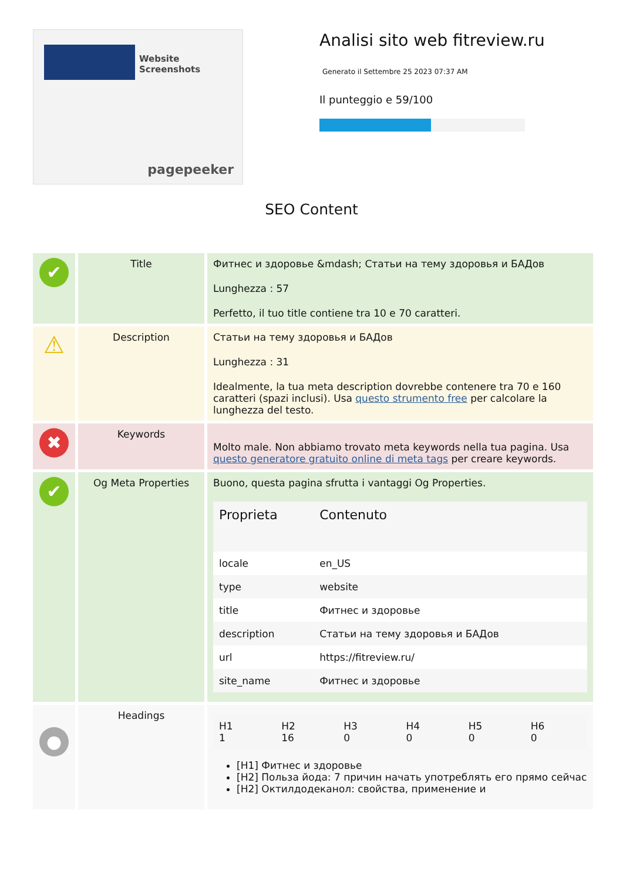Website Screenshots
pagepeeker
Analisi sito web fitreview.ru
Generato il Settembre 25 2023 07:37 AM
Il punteggio e 59/100
SEO Content
| ✔ | Title | Фитнес и здоровье &mdash; Статьи на тему здоровья и БАДов Lunghezza : 57 Perfetto, il tuo title contiene tra 10 e 70 caratteri. |
| ⚠ | Description | Статьи на тему здоровья и БАДов Lunghezza : 31 Idealmente, la tua meta description dovrebbe contenere tra 70 e 160 caratteri (spazi inclusi). Usa questo strumento free per calcolare la lunghezza del testo. |
| ✖ | Keywords | Molto male. Non abbiamo trovato meta keywords nella tua pagina. Usa questo generatore gratuito online di meta tags per creare keywords. |
| ✔ | Og Meta Properties | Buono, questa pagina sfrutta i vantaggi Og Properties. / Proprieta / Contenuto / / --- / --- / / locale / en_US / / type / website / / title / Фитнес и здоровье / / description / Статьи на тему здоровья и БАДов / / url / https://fitreview.ru/ / / site_name / Фитнес и здоровье / |
| ● | Headings | / H1 1 / H2 16 / H3 0 / H4 0 / H5 0 / H6 0 / [H1] Фитнес и здоровье [H2] Польза йода: 7 причин начать употреблять его прямо сейчас [H2] Октилдодеканол: свойства, применение и |